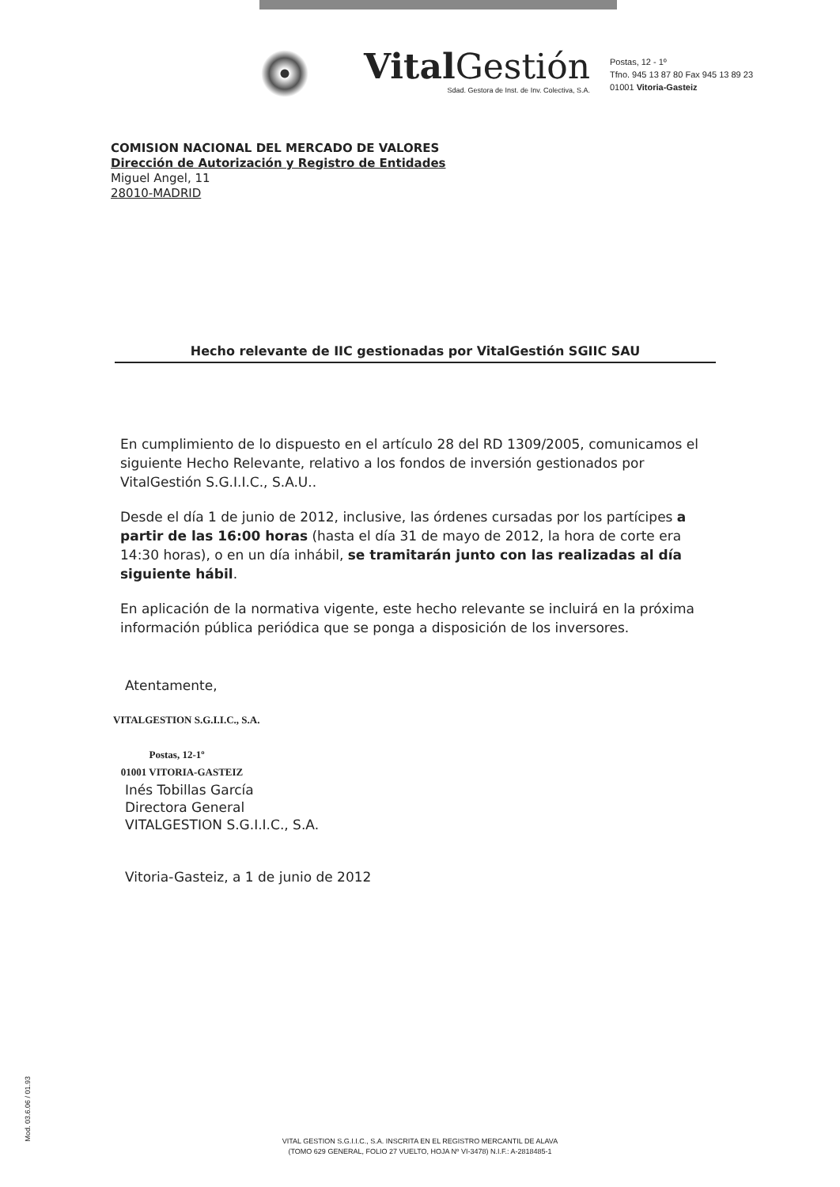Vital Gestión
Sdad. Gestora de Inst. de Inv. Colectiva, S.A.
Postas, 12 - 1º
Tfno. 945 13 87 80 Fax 945 13 89 23
01001 Vitoria-Gasteiz
COMISION NACIONAL DEL MERCADO DE VALORES
Dirección de Autorización y Registro de Entidades
Miguel Angel, 11
28010-MADRID
Hecho relevante de IIC gestionadas por VitalGestión SGIIC SAU
En cumplimiento de lo dispuesto en el artículo 28 del RD 1309/2005, comunicamos el siguiente Hecho Relevante, relativo a los fondos de inversión gestionados por VitalGestión S.G.I.I.C., S.A.U..
Desde el día 1 de junio de 2012, inclusive, las órdenes cursadas por los partícipes a partir de las 16:00 horas (hasta el día 31 de mayo de 2012, la hora de corte era 14:30 horas), o en un día inhábil, se tramitarán junto con las realizadas al día siguiente hábil.
En aplicación de la normativa vigente, este hecho relevante se incluirá en la próxima información pública periódica que se ponga a disposición de los inversores.
Atentamente,
VITALGESTION S.G.I.I.C., S.A.
Postas, 12-1º
01001 VITORIA-GASTEIZ
Inés Tobillas García
Directora General
VITALGESTION S.G.I.I.C., S.A.
Vitoria-Gasteiz, a 1 de junio de 2012
Mod. 03.6.06 / 01.93
VITAL GESTION S.G.I.I.C., S.A. INSCRITA EN EL REGISTRO MERCANTIL DE ALAVA
(TOMO 629 GENERAL, FOLIO 27 VUELTO, HOJA Nº VI-3478) N.I.F.: A-2818485-1